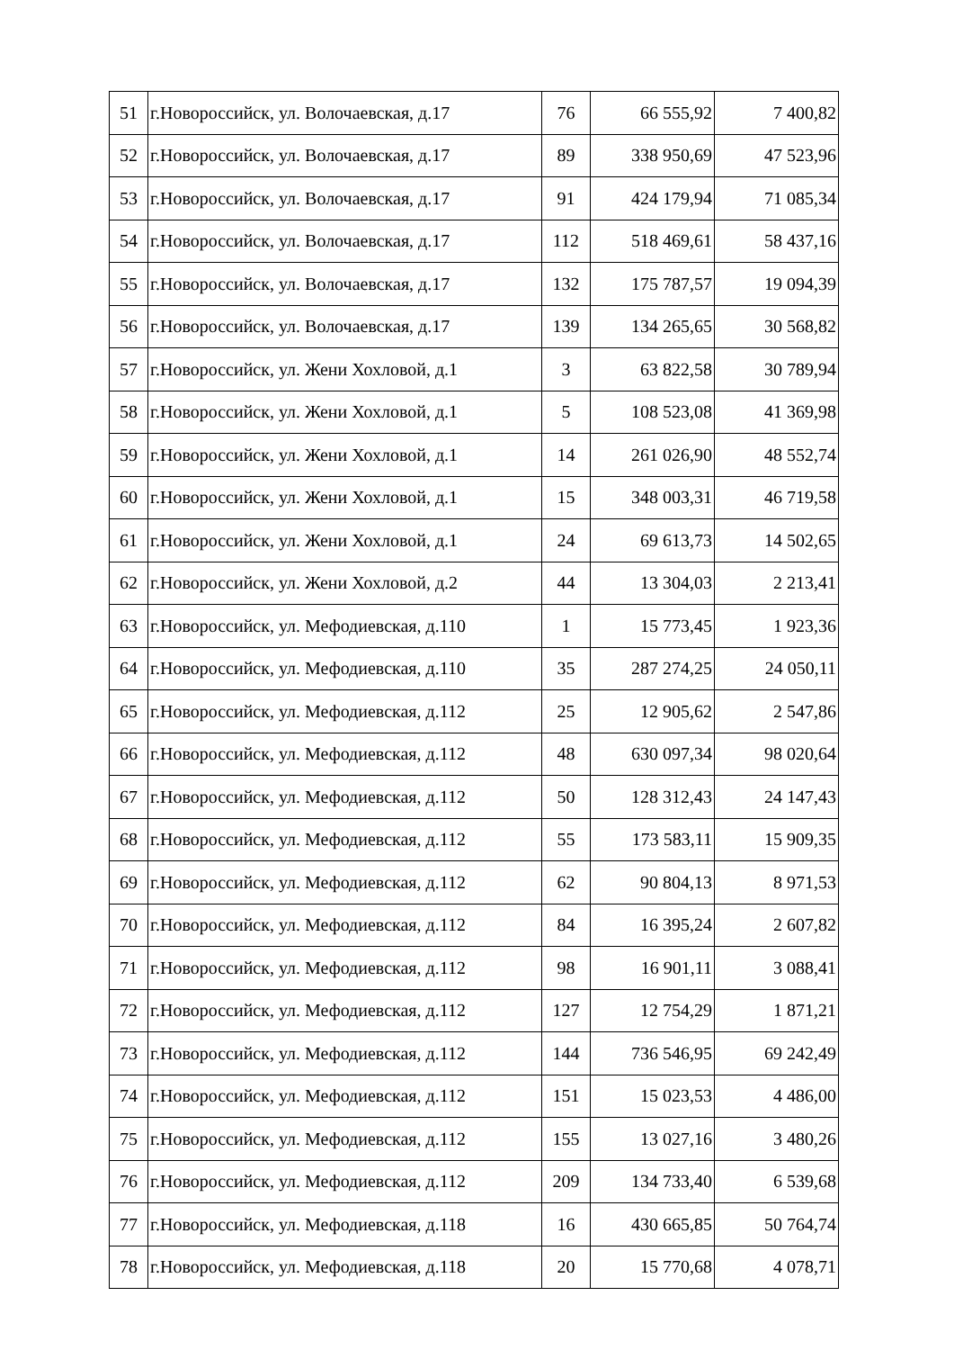| 51 | г.Новороссийск, ул. Волочаевская, д.17 | 76 | 66 555,92 | 7 400,82 |
| 52 | г.Новороссийск, ул. Волочаевская, д.17 | 89 | 338 950,69 | 47 523,96 |
| 53 | г.Новороссийск, ул. Волочаевская, д.17 | 91 | 424 179,94 | 71 085,34 |
| 54 | г.Новороссийск, ул. Волочаевская, д.17 | 112 | 518 469,61 | 58 437,16 |
| 55 | г.Новороссийск, ул. Волочаевская, д.17 | 132 | 175 787,57 | 19 094,39 |
| 56 | г.Новороссийск, ул. Волочаевская, д.17 | 139 | 134 265,65 | 30 568,82 |
| 57 | г.Новороссийск, ул. Жени Хохловой, д.1 | 3 | 63 822,58 | 30 789,94 |
| 58 | г.Новороссийск, ул. Жени Хохловой, д.1 | 5 | 108 523,08 | 41 369,98 |
| 59 | г.Новороссийск, ул. Жени Хохловой, д.1 | 14 | 261 026,90 | 48 552,74 |
| 60 | г.Новороссийск, ул. Жени Хохловой, д.1 | 15 | 348 003,31 | 46 719,58 |
| 61 | г.Новороссийск, ул. Жени Хохловой, д.1 | 24 | 69 613,73 | 14 502,65 |
| 62 | г.Новороссийск, ул. Жени Хохловой, д.2 | 44 | 13 304,03 | 2 213,41 |
| 63 | г.Новороссийск, ул. Мефодиевская, д.110 | 1 | 15 773,45 | 1 923,36 |
| 64 | г.Новороссийск, ул. Мефодиевская, д.110 | 35 | 287 274,25 | 24 050,11 |
| 65 | г.Новороссийск, ул. Мефодиевская, д.112 | 25 | 12 905,62 | 2 547,86 |
| 66 | г.Новороссийск, ул. Мефодиевская, д.112 | 48 | 630 097,34 | 98 020,64 |
| 67 | г.Новороссийск, ул. Мефодиевская, д.112 | 50 | 128 312,43 | 24 147,43 |
| 68 | г.Новороссийск, ул. Мефодиевская, д.112 | 55 | 173 583,11 | 15 909,35 |
| 69 | г.Новороссийск, ул. Мефодиевская, д.112 | 62 | 90 804,13 | 8 971,53 |
| 70 | г.Новороссийск, ул. Мефодиевская, д.112 | 84 | 16 395,24 | 2 607,82 |
| 71 | г.Новороссийск, ул. Мефодиевская, д.112 | 98 | 16 901,11 | 3 088,41 |
| 72 | г.Новороссийск, ул. Мефодиевская, д.112 | 127 | 12 754,29 | 1 871,21 |
| 73 | г.Новороссийск, ул. Мефодиевская, д.112 | 144 | 736 546,95 | 69 242,49 |
| 74 | г.Новороссийск, ул. Мефодиевская, д.112 | 151 | 15 023,53 | 4 486,00 |
| 75 | г.Новороссийск, ул. Мефодиевская, д.112 | 155 | 13 027,16 | 3 480,26 |
| 76 | г.Новороссийск, ул. Мефодиевская, д.112 | 209 | 134 733,40 | 6 539,68 |
| 77 | г.Новороссийск, ул. Мефодиевская, д.118 | 16 | 430 665,85 | 50 764,74 |
| 78 | г.Новороссийск, ул. Мефодиевская, д.118 | 20 | 15 770,68 | 4 078,71 |